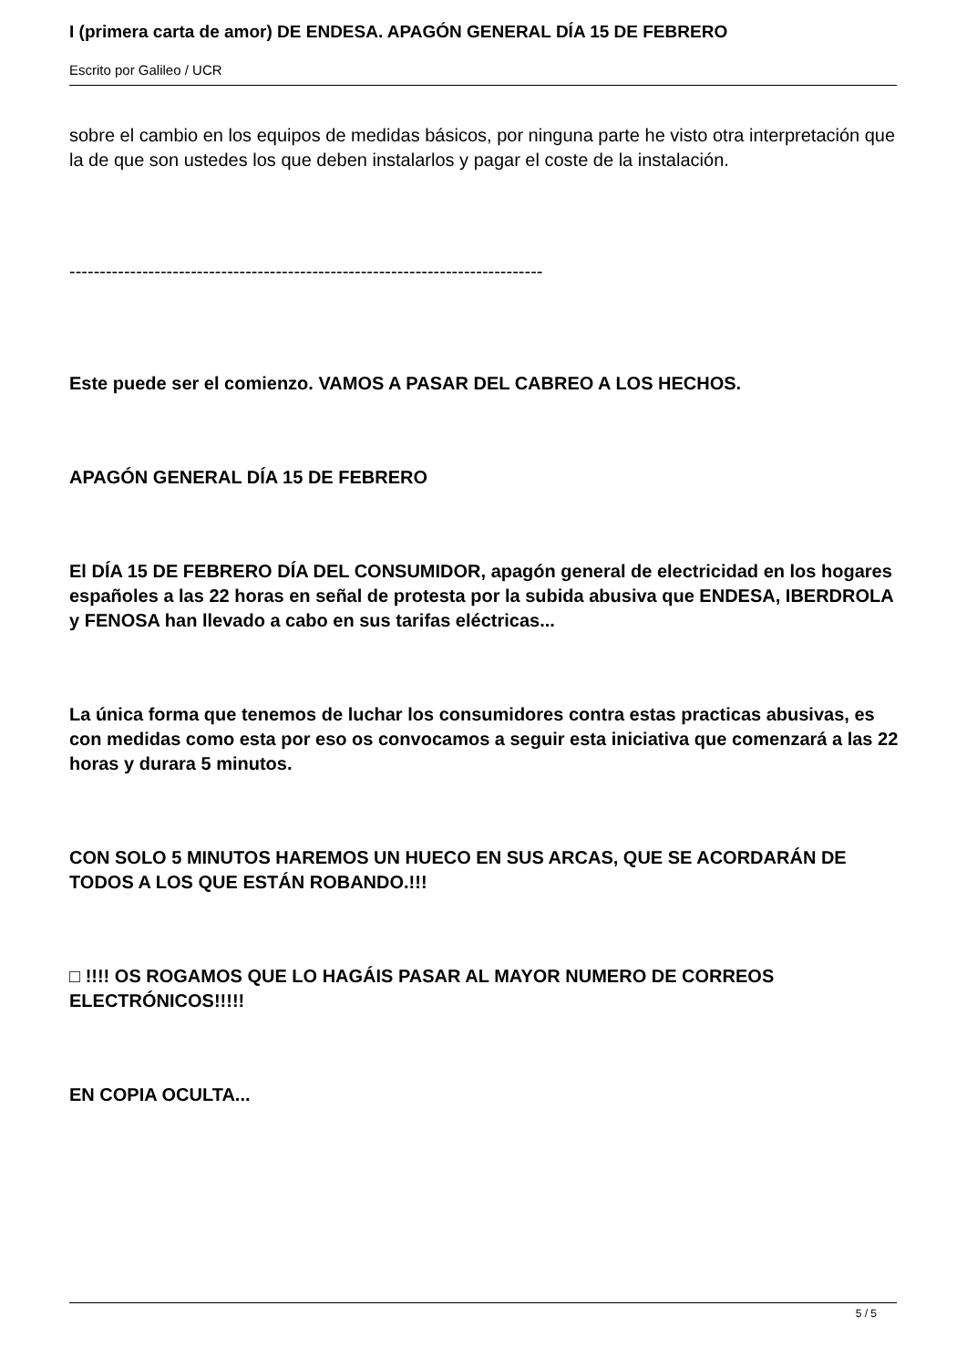I (primera carta de amor) DE ENDESA. APAGÓN GENERAL DÍA 15 DE FEBRERO
Escrito por Galileo / UCR
sobre el cambio en los equipos de medidas básicos, por ninguna parte he visto otra interpretación que la de que son ustedes los que deben instalarlos y pagar el coste de la instalación.
------------------------------------------------------------------------------
Este puede ser el comienzo. VAMOS A PASAR DEL CABREO A LOS HECHOS.
APAGÓN GENERAL DÍA 15 DE FEBRERO
El DÍA 15 DE FEBRERO DÍA DEL CONSUMIDOR, apagón general de electricidad en los hogares españoles a las 22 horas en señal de protesta por la subida abusiva que ENDESA, IBERDROLA y FENOSA han llevado a cabo en sus tarifas eléctricas...
La única forma que tenemos de luchar los consumidores contra estas practicas abusivas, es con medidas como esta por eso os convocamos a seguir esta iniciativa que comenzará a las 22 horas y durara 5 minutos.
CON SOLO 5 MINUTOS HAREMOS UN HUECO EN SUS ARCAS, QUE SE ACORDARÁN DE TODOS A LOS QUE ESTÁN ROBANDO.!!!
□ !!!! OS ROGAMOS QUE LO HAGÁIS PASAR AL MAYOR NUMERO DE CORREOS ELECTRÓNICOS!!!!!
EN COPIA OCULTA...
5 / 5